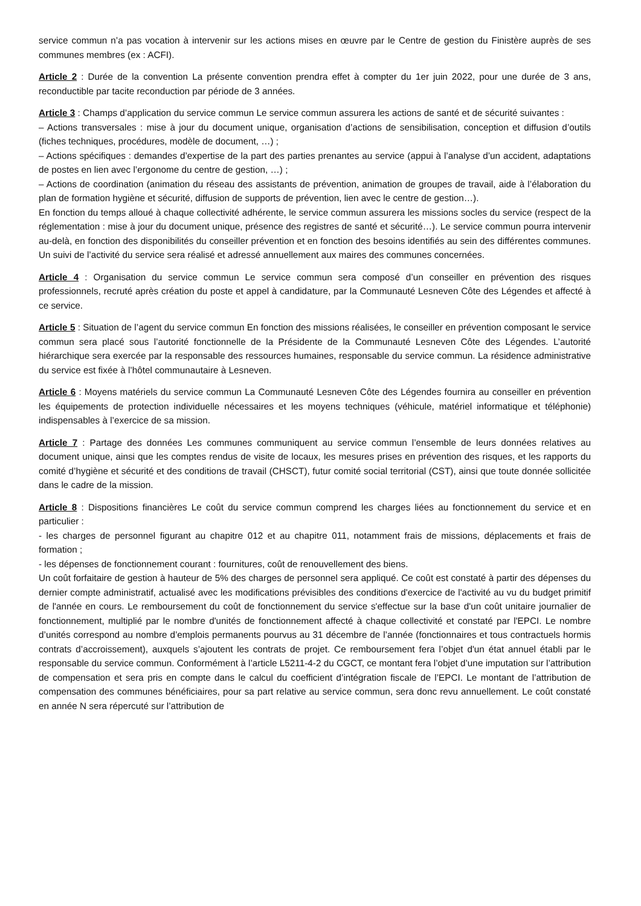service commun n’a pas vocation à intervenir sur les actions mises en œuvre par le Centre de gestion du Finistère auprès de ses communes membres (ex : ACFI).
Article 2 : Durée de la convention La présente convention prendra effet à compter du 1er juin 2022, pour une durée de 3 ans, reconductible par tacite reconduction par période de 3 années.
Article 3 : Champs d’application du service commun Le service commun assurera les actions de santé et de sécurité suivantes :
– Actions transversales : mise à jour du document unique, organisation d’actions de sensibilisation, conception et diffusion d’outils (fiches techniques, procédures, modèle de document, …) ;
– Actions spécifiques : demandes d’expertise de la part des parties prenantes au service (appui à l’analyse d’un accident, adaptations de postes en lien avec l’ergonome du centre de gestion, …) ;
– Actions de coordination (animation du réseau des assistants de prévention, animation de groupes de travail, aide à l’élaboration du plan de formation hygiène et sécurité, diffusion de supports de prévention, lien avec le centre de gestion…).
En fonction du temps alloué à chaque collectivité adhérente, le service commun assurera les missions socles du service (respect de la réglementation : mise à jour du document unique, présence des registres de santé et sécurité…). Le service commun pourra intervenir au-delà, en fonction des disponibilités du conseiller prévention et en fonction des besoins identifiés au sein des différentes communes. Un suivi de l’activité du service sera réalisé et adressé annuellement aux maires des communes concernées.
Article 4 : Organisation du service commun Le service commun sera composé d’un conseiller en prévention des risques professionnels, recruté après création du poste et appel à candidature, par la Communauté Lesneven Côte des Légendes et affecté à ce service.
Article 5 : Situation de l’agent du service commun En fonction des missions réalisées, le conseiller en prévention composant le service commun sera placé sous l’autorité fonctionnelle de la Présidente de la Communauté Lesneven Côte des Légendes. L’autorité hiérarchique sera exercée par la responsable des ressources humaines, responsable du service commun. La résidence administrative du service est fixée à l’hôtel communautaire à Lesneven.
Article 6 : Moyens matériels du service commun La Communauté Lesneven Côte des Légendes fournira au conseiller en prévention les équipements de protection individuelle nécessaires et les moyens techniques (véhicule, matériel informatique et téléphonie) indispensables à l’exercice de sa mission.
Article 7 : Partage des données Les communes communiquent au service commun l’ensemble de leurs données relatives au document unique, ainsi que les comptes rendus de visite de locaux, les mesures prises en prévention des risques, et les rapports du comité d’hygiène et sécurité et des conditions de travail (CHSCT), futur comité social territorial (CST), ainsi que toute donnée sollicitée dans le cadre de la mission.
Article 8 : Dispositions financières Le coût du service commun comprend les charges liées au fonctionnement du service et en particulier :
- les charges de personnel figurant au chapitre 012 et au chapitre 011, notamment frais de missions, déplacements et frais de formation ;
- les dépenses de fonctionnement courant : fournitures, coût de renouvellement des biens.
Un coût forfaitaire de gestion à hauteur de 5% des charges de personnel sera appliqué. Ce coût est constaté à partir des dépenses du dernier compte administratif, actualisé avec les modifications prévisibles des conditions d'exercice de l'activité au vu du budget primitif de l'année en cours. Le remboursement du coût de fonctionnement du service s'effectue sur la base d'un coût unitaire journalier de fonctionnement, multiplié par le nombre d'unités de fonctionnement affecté à chaque collectivité et constaté par l'EPCI. Le nombre d’unités correspond au nombre d’emplois permanents pourvus au 31 décembre de l’année (fonctionnaires et tous contractuels hormis contrats d’accroissement), auxquels s’ajoutent les contrats de projet. Ce remboursement fera l’objet d'un état annuel établi par le responsable du service commun. Conformément à l’article L5211-4-2 du CGCT, ce montant fera l’objet d’une imputation sur l’attribution de compensation et sera pris en compte dans le calcul du coefficient d’intégration fiscale de l’EPCI. Le montant de l’attribution de compensation des communes bénéficiaires, pour sa part relative au service commun, sera donc revu annuellement. Le coût constaté en année N sera répercuté sur l’attribution de